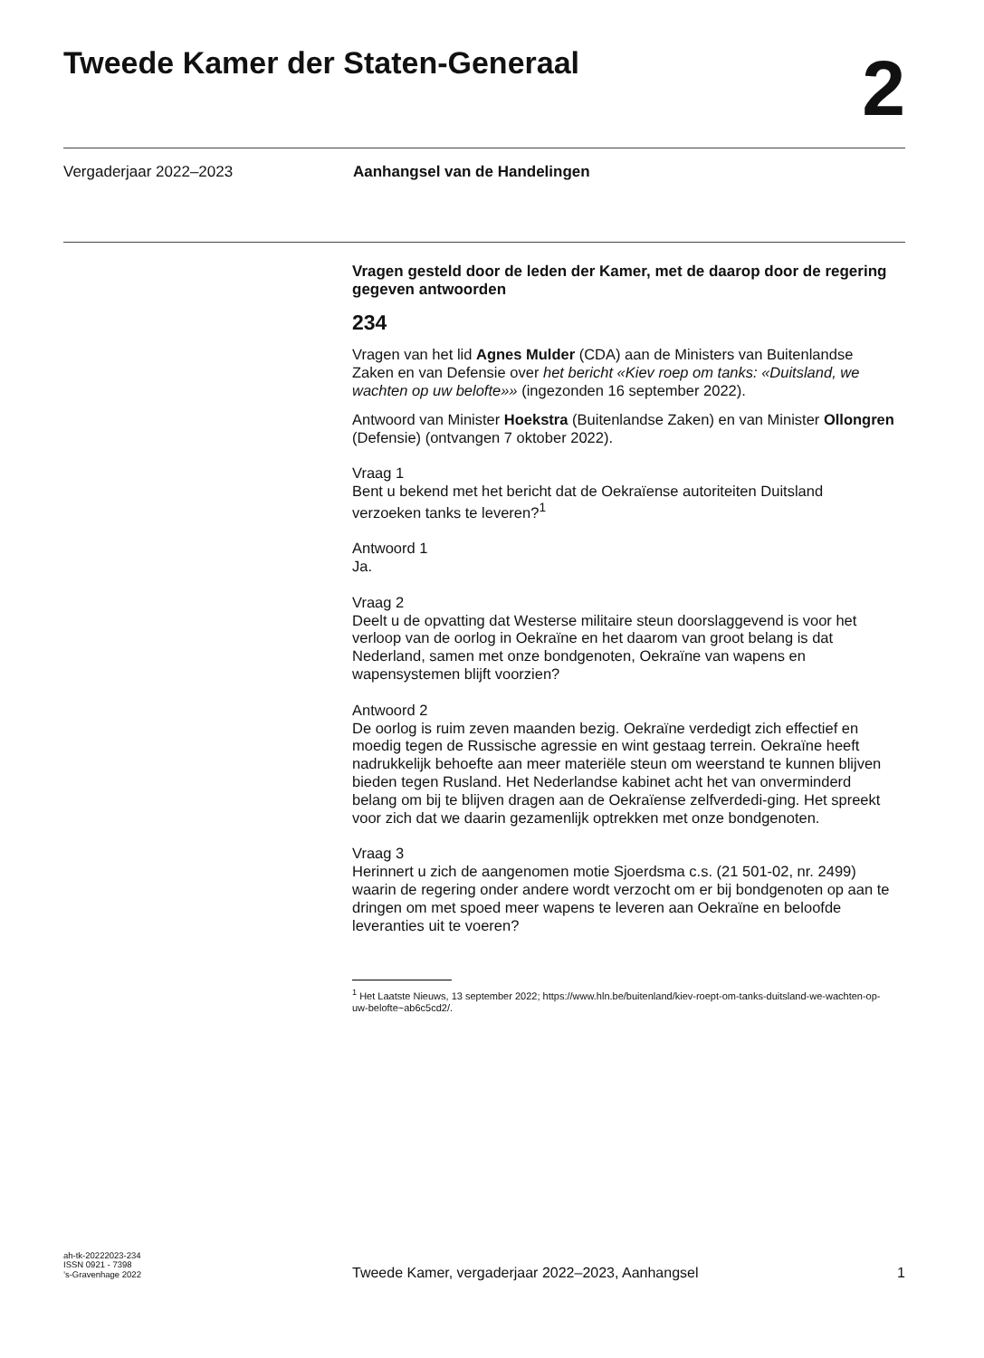Tweede Kamer der Staten-Generaal
2
Vergaderjaar 2022–2023 Aanhangsel van de Handelingen
Vragen gesteld door de leden der Kamer, met de daarop door de regering gegeven antwoorden
234
Vragen van het lid Agnes Mulder (CDA) aan de Ministers van Buitenlandse Zaken en van Defensie over het bericht «Kiev roep om tanks: «Duitsland, we wachten op uw belofte»» (ingezonden 16 september 2022).
Antwoord van Minister Hoekstra (Buitenlandse Zaken) en van Minister Ollongren (Defensie) (ontvangen 7 oktober 2022).
Vraag 1
Bent u bekend met het bericht dat de Oekraïense autoriteiten Duitsland verzoeken tanks te leveren?<sup>1</sup>
Antwoord 1
Ja.
Vraag 2
Deelt u de opvatting dat Westerse militaire steun doorslaggevend is voor het verloop van de oorlog in Oekraïne en het daarom van groot belang is dat Nederland, samen met onze bondgenoten, Oekraïne van wapens en wapensystemen blijft voorzien?
Antwoord 2
De oorlog is ruim zeven maanden bezig. Oekraïne verdedigt zich effectief en moedig tegen de Russische agressie en wint gestaag terrein. Oekraïne heeft nadrukkelijk behoefte aan meer materiële steun om weerstand te kunnen blijven bieden tegen Rusland. Het Nederlandse kabinet acht het van onverminderd belang om bij te blijven dragen aan de Oekraïense zelfverdedi-ging. Het spreekt voor zich dat we daarin gezamenlijk optrekken met onze bondgenoten.
Vraag 3
Herinnert u zich de aangenomen motie Sjoerdsma c.s. (21 501-02, nr. 2499) waarin de regering onder andere wordt verzocht om er bij bondgenoten op aan te dringen om met spoed meer wapens te leveren aan Oekraïne en beloofde leveranties uit te voeren?
<sup>1</sup> Het Laatste Nieuws, 13 september 2022; https://www.hln.be/buitenland/kiev-roept-om-tanks-duitsland-we-wachten-op-uw-belofte~ab6c5cd2/.
ah-tk-20222023-234
ISSN 0921 - 7398
’s-Gravenhage 2022
Tweede Kamer, vergaderjaar 2022–2023, Aanhangsel 1